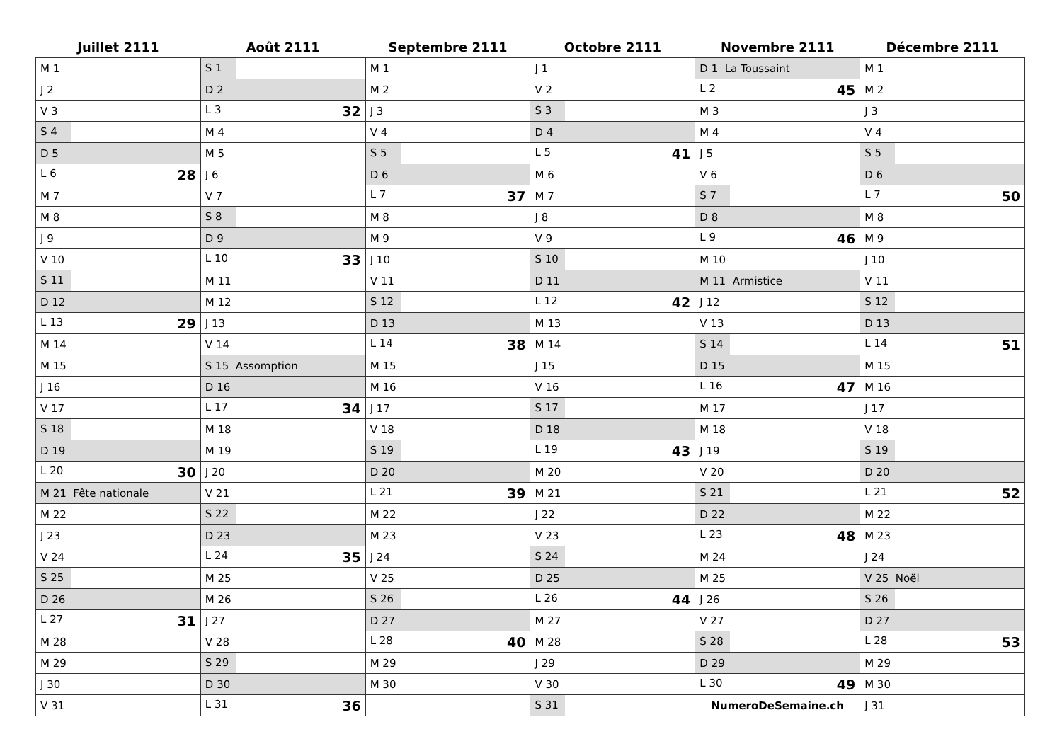| Juillet 2111 | Août 2111 | Septembre 2111 | Octobre 2111 | Novembre 2111 | Décembre 2111 |
| --- | --- | --- | --- | --- | --- |
| M 1 | S 1 | M 1 | J 1 | D 1 La Toussaint | M 1 |
| J 2 | D 2 | M 2 | V 2 | L 2 45 | M 2 |
| V 3 | L 3 32 | J 3 | S 3 | M 3 | J 3 |
| S 4 | M 4 | V 4 | D 4 | M 4 | V 4 |
| D 5 | M 5 | S 5 | L 5 41 | J 5 | S 5 |
| L 6 28 | J 6 | D 6 | M 6 | V 6 | D 6 |
| M 7 | V 7 | L 7 37 | M 7 | S 7 | L 7 50 |
| M 8 | S 8 | M 8 | J 8 | D 8 | M 8 |
| J 9 | D 9 | M 9 | V 9 | L 9 46 | M 9 |
| V 10 | L 10 33 | J 10 | S 10 | M 10 | J 10 |
| S 11 | M 11 | V 11 | D 11 | M 11 Armistice | V 11 |
| D 12 | M 12 | S 12 | L 12 42 | J 12 | S 12 |
| L 13 29 | J 13 | D 13 | M 13 | V 13 | D 13 |
| M 14 | V 14 | L 14 38 | M 14 | S 14 | L 14 51 |
| M 15 | S 15 Assomption | M 15 | J 15 | D 15 | M 15 |
| J 16 | D 16 | M 16 | V 16 | L 16 47 | M 16 |
| V 17 | L 17 34 | J 17 | S 17 | M 17 | J 17 |
| S 18 | M 18 | V 18 | D 18 | M 18 | V 18 |
| D 19 | M 19 | S 19 | L 19 43 | J 19 | S 19 |
| L 20 30 | J 20 | D 20 | M 20 | V 20 | D 20 |
| M 21 Fête nationale | V 21 | L 21 39 | M 21 | S 21 | L 21 52 |
| M 22 | S 22 | M 22 | J 22 | D 22 | M 22 |
| J 23 | D 23 | M 23 | V 23 | L 23 48 | M 23 |
| V 24 | L 24 35 | J 24 | S 24 | M 24 | J 24 |
| S 25 | M 25 | V 25 | D 25 | M 25 | V 25 Noël |
| D 26 | M 26 | S 26 | L 26 44 | J 26 | S 26 |
| L 27 31 | J 27 | D 27 | M 27 | V 27 | D 27 |
| M 28 | V 28 | L 28 40 | M 28 | S 28 | L 28 53 |
| M 29 | S 29 | M 29 | J 29 | D 29 | M 29 |
| J 30 | D 30 | M 30 | V 30 | L 30 49 | M 30 |
| V 31 | L 31 36 | | S 31 | NumeroDeSemaine.ch | J 31 |